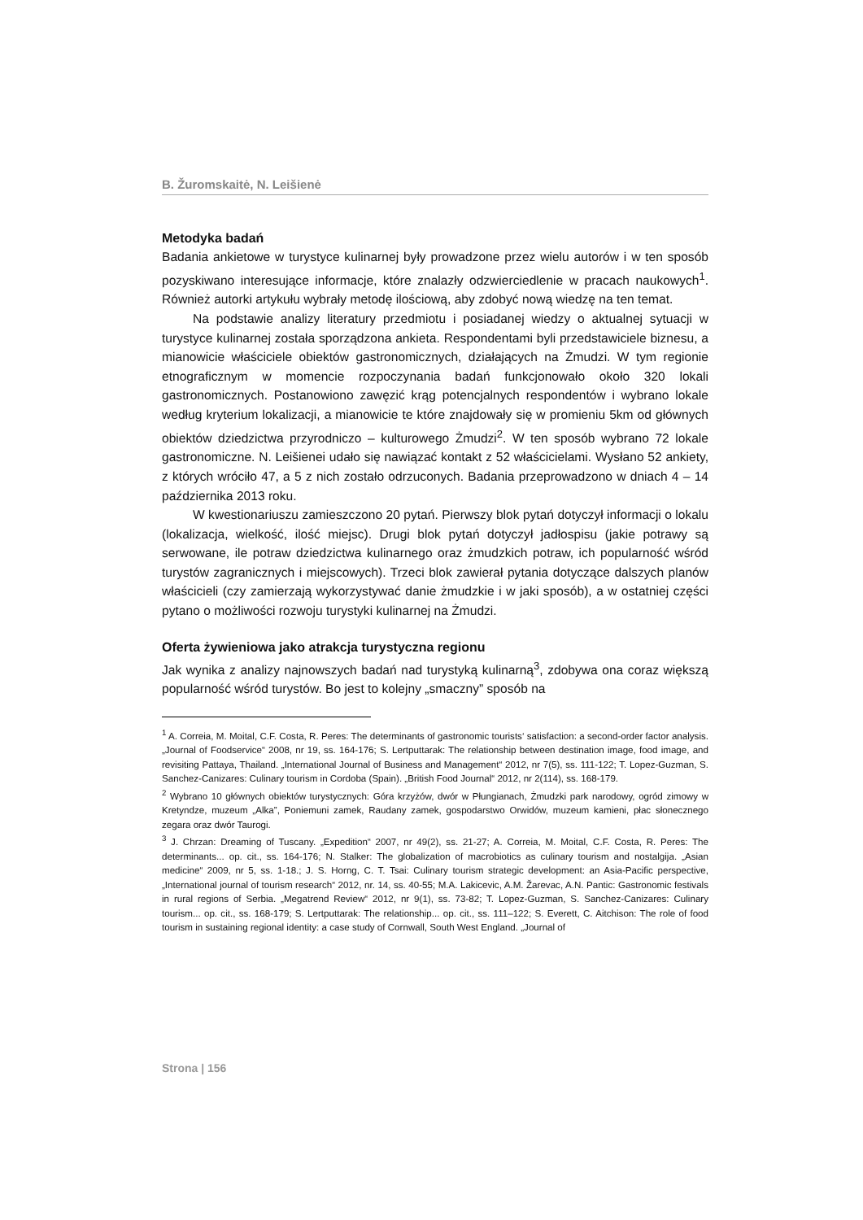B. Žuromskaitė, N. Leišienė
Metodyka badań
Badania ankietowe w turystyce kulinarnej były prowadzone przez wielu autorów i w ten sposób pozyskiwano interesujące informacje, które znalazły odzwierciedlenie w pracach naukowych<sup>1</sup>. Również autorki artykułu wybrały metodę ilościową, aby zdobyć nową wiedzę na ten temat.
Na podstawie analizy literatury przedmiotu i posiadanej wiedzy o aktualnej sytuacji w turystyce kulinarnej została sporządzona ankieta. Respondentami byli przedstawiciele biznesu, a mianowicie właściciele obiektów gastronomicznych, działających na Żmudzi. W tym regionie etnograficznym w momencie rozpoczynania badań funkcjonowało około 320 lokali gastronomicznych. Postanowiono zawęzić krąg potencjalnych respondentów i wybrano lokale według kryterium lokalizacji, a mianowicie te które znajdowały się w promieniu 5km od głównych obiektów dziedzictwa przyrodniczo – kulturowego Żmudzi<sup>2</sup>. W ten sposób wybrano 72 lokale gastronomiczne. N. Leišienei udało się nawiązać kontakt z 52 właścicielami. Wysłano 52 ankiety, z których wróciło 47, a 5 z nich zostało odrzuconych. Badania przeprowadzono w dniach 4 – 14 października 2013 roku.
W kwestionariuszu zamieszczono 20 pytań. Pierwszy blok pytań dotyczył informacji o lokalu (lokalizacja, wielkość, ilość miejsc). Drugi blok pytań dotyczył jadłospisu (jakie potrawy są serwowane, ile potraw dziedzictwa kulinarnego oraz żmudzkich potraw, ich popularność wśród turystów zagranicznych i miejscowych). Trzeci blok zawierał pytania dotyczące dalszych planów właścicieli (czy zamierzają wykorzystywać danie żmudzkie i w jaki sposób), a w ostatniej części pytano o możliwości rozwoju turystyki kulinarnej na Żmudzi.
Oferta żywieniowa jako atrakcja turystyczna regionu
Jak wynika z analizy najnowszych badań nad turystyką kulinarną<sup>3</sup>, zdobywa ona coraz większą popularność wśród turystów. Bo jest to kolejny „smaczny” sposób na
<sup>1</sup> A. Correia, M. Moital, C.F. Costa, R. Peres: The determinants of gastronomic tourists‘ satisfaction: a second-order factor analysis. „Journal of Foodservice“ 2008, nr 19, ss. 164-176; S. Lertputtarak: The relationship between destination image, food image, and revisiting Pattaya, Thailand. „International Journal of Business and Management“ 2012, nr 7(5), ss. 111-122; T. Lopez-Guzman, S. Sanchez-Canizares: Culinary tourism in Cordoba (Spain). „British Food Journal“ 2012, nr 2(114), ss. 168-179.
<sup>2</sup> Wybrano 10 głównych obiektów turystycznych: Góra krzyżów, dwór w Płungianach, Żmudzki park narodowy, ogród zimowy w Kretyndze, muzeum „Alka”, Poniemuni zamek, Raudany zamek, gospodarstwo Orwidów, muzeum kamieni, płac słonecznego zegara oraz dwór Taurogi.
<sup>3</sup> J. Chrzan: Dreaming of Tuscany. „Expedition“ 2007, nr 49(2), ss. 21-27; A. Correia, M. Moital, C.F. Costa, R. Peres: The determinants... op. cit., ss. 164-176; N. Stalker: The globalization of macrobiotics as culinary tourism and nostalgija. „Asian medicine“ 2009, nr 5, ss. 1-18.; J. S. Horng, C. T. Tsai: Culinary tourism strategic development: an Asia-Pacific perspective, „International journal of tourism research“ 2012, nr. 14, ss. 40-55; M.A. Lakicevic, A.M. Žarevac, A.N. Pantic: Gastronomic festivals in rural regions of Serbia. „Megatrend Review“ 2012, nr 9(1), ss. 73-82; T. Lopez-Guzman, S. Sanchez-Canizares: Culinary tourism... op. cit., ss. 168-179; S. Lertputtarak: The relationship... op. cit., ss. 111–122; S. Everett, C. Aitchison: The role of food tourism in sustaining regional identity: a case study of Cornwall, South West England. „Journal of
Strona | 156